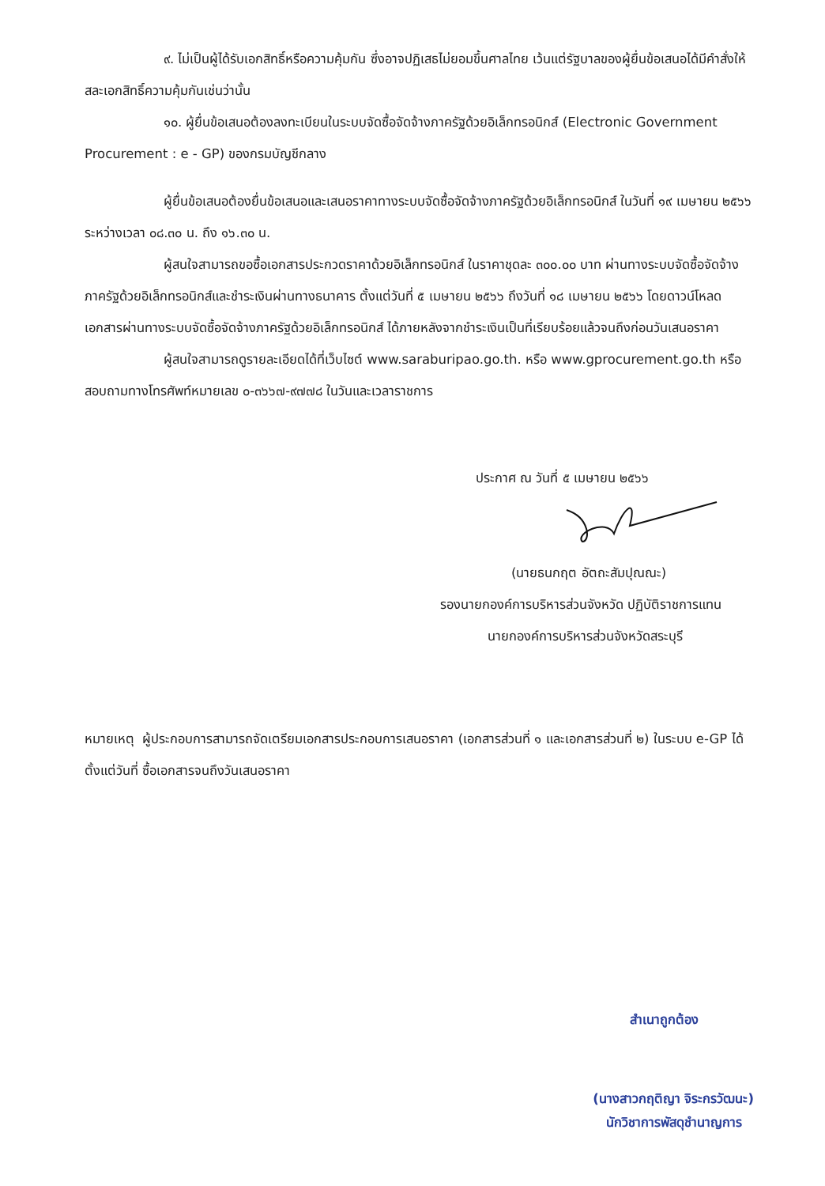๙. ไม่เป็นผู้ได้รับเอกสิทธิ์หรือความคุ้มกัน ซึ่งอาจปฏิเสธไม่ยอมขึ้นศาลไทย เว้นแต่รัฐบาลของผู้ยื่นข้อเสนอได้มีคำสั่งให้สละเอกสิทธิ์ความคุ้มกันเช่นว่านั้น
๑๐. ผู้ยื่นข้อเสนอต้องลงทะเบียนในระบบจัดซื้อจัดจ้างภาครัฐด้วยอิเล็กทรอนิกส์ (Electronic Government Procurement : e - GP) ของกรมบัญชีกลาง
ผู้ยื่นข้อเสนอต้องยื่นข้อเสนอและเสนอราคาทางระบบจัดซื้อจัดจ้างภาครัฐด้วยอิเล็กทรอนิกส์ ในวันที่ ๑๙ เมษายน ๒๕๖๖ ระหว่างเวลา ๐๘.๓๐ น. ถึง ๑๖.๓๐ น.
ผู้สนใจสามารถขอซื้อเอกสารประกวดราคาด้วยอิเล็กทรอนิกส์ ในราคาชุดละ ๓๐๐.๐๐ บาท ผ่านทางระบบจัดซื้อจัดจ้างภาครัฐด้วยอิเล็กทรอนิกส์และชำระเงินผ่านทางธนาคาร ตั้งแต่วันที่ ๕ เมษายน ๒๕๖๖ ถึงวันที่ ๑๘ เมษายน ๒๕๖๖ โดยดาวน์โหลดเอกสารผ่านทางระบบจัดซื้อจัดจ้างภาครัฐด้วยอิเล็กทรอนิกส์ ได้ภายหลังจากชำระเงินเป็นที่เรียบร้อยแล้วจนถึงก่อนวันเสนอราคา
ผู้สนใจสามารถดูรายละเอียดได้ที่เว็บไซต์ www.saraburipao.go.th. หรือ www.gprocurement.go.th หรือสอบถามทางโทรศัพท์หมายเลข ๐-๓๖๖๗-๙๗๗๘ ในวันและเวลาราชการ
ประกาศ ณ วันที่ ๕ เมษายน ๒๕๖๖
(นายธนกฤต อัตถะสัมปุณณะ)
รองนายกองค์การบริหารส่วนจังหวัด ปฏิบัติราชการแทน
นายกองค์การบริหารส่วนจังหวัดสระบุรี
หมายเหตุ ผู้ประกอบการสามารถจัดเตรียมเอกสารประกอบการเสนอราคา (เอกสารส่วนที่ ๑ และเอกสารส่วนที่ ๒) ในระบบ e-GP ได้ตั้งแต่วันที่ ซื้อเอกสารจนถึงวันเสนอราคา
สำเนาถูกต้อง
(นางสาวกฤติญา จิระกรวัฒนะ)
นักวิชาการพัสดุชำนาญการ